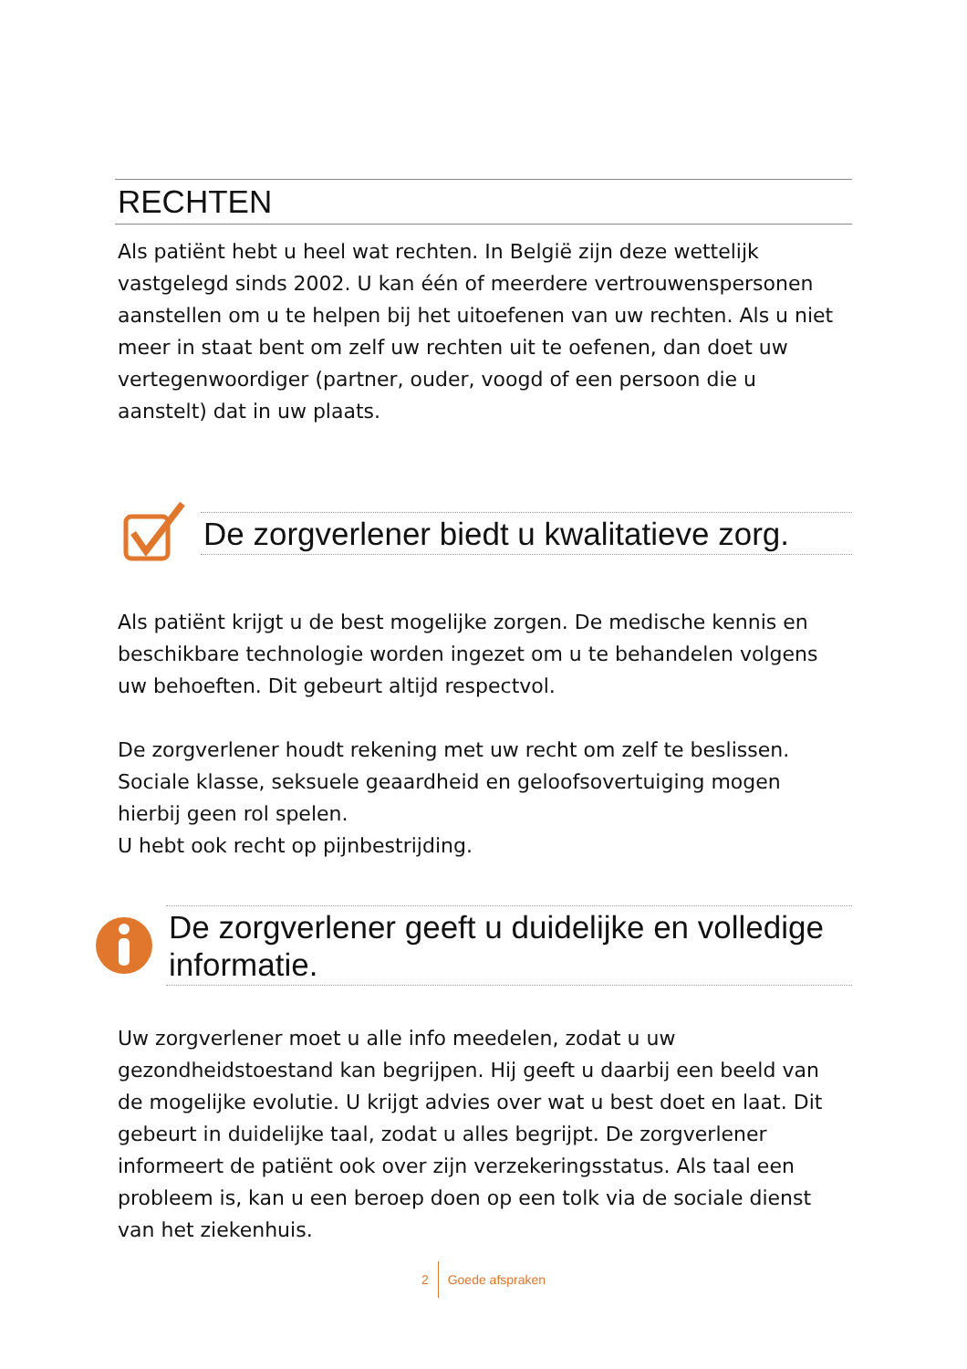RECHTEN
Als patiënt hebt u heel wat rechten. In België zijn deze wettelijk vastgelegd sinds 2002. U kan één of meerdere vertrouwenspersonen aanstellen om u te helpen bij het uitoefenen van uw rechten. Als u niet meer in staat bent om zelf uw rechten uit te oefenen, dan doet uw vertegenwoordiger (partner, ouder, voogd of een persoon die u aanstelt) dat in uw plaats.
De zorgverlener biedt u kwalitatieve zorg.
Als patiënt krijgt u de best mogelijke zorgen. De medische kennis en beschikbare technologie worden ingezet om u te behandelen volgens uw behoeften. Dit gebeurt altijd respectvol.
De zorgverlener houdt rekening met uw recht om zelf te beslissen. Sociale klasse, seksuele geaardheid en geloofsovertuiging mogen hierbij geen rol spelen.
U hebt ook recht op pijnbestrijding.
De zorgverlener geeft u duidelijke en volledige informatie.
Uw zorgverlener moet u alle info meedelen, zodat u uw gezondheidstoestand kan begrijpen. Hij geeft u daarbij een beeld van de mogelijke evolutie. U krijgt advies over wat u best doet en laat. Dit gebeurt in duidelijke taal, zodat u alles begrijpt. De zorgverlener informeert de patiënt ook over zijn verzekeringsstatus. Als taal een probleem is, kan u een beroep doen op een tolk via de sociale dienst van het ziekenhuis.
2 Goede afspraken